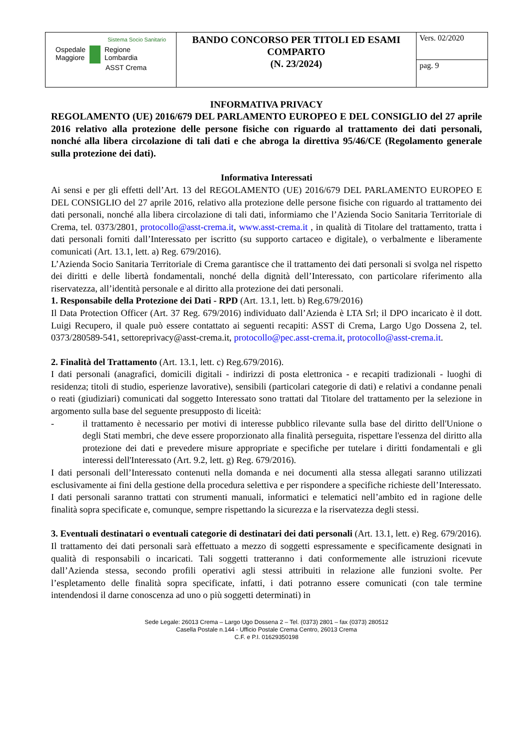| Sistema Socio Sanitario Ospedale Maggiore Regione Lombardia ASST Crema | BANDO CONCORSO PER TITOLI ED ESAMI COMPARTO (N. 23/2024) | Vers. 02/2020 |
| | | pag. 9 |
INFORMATIVA PRIVACY
REGOLAMENTO (UE) 2016/679 DEL PARLAMENTO EUROPEO E DEL CONSIGLIO del 27 aprile 2016 relativo alla protezione delle persone fisiche con riguardo al trattamento dei dati personali, nonché alla libera circolazione di tali dati e che abroga la direttiva 95/46/CE (Regolamento generale sulla protezione dei dati).
Informativa Interessati
Ai sensi e per gli effetti dell’Art. 13 del REGOLAMENTO (UE) 2016/679 DEL PARLAMENTO EUROPEO E DEL CONSIGLIO del 27 aprile 2016, relativo alla protezione delle persone fisiche con riguardo al trattamento dei dati personali, nonché alla libera circolazione di tali dati, informiamo che l’Azienda Socio Sanitaria Territoriale di Crema, tel. 0373/2801, protocollo@asst-crema.it, www.asst-crema.it , in qualità di Titolare del trattamento, tratta i dati personali forniti dall’Interessato per iscritto (su supporto cartaceo e digitale), o verbalmente e liberamente comunicati (Art. 13.1, lett. a) Reg. 679/2016).
L’Azienda Socio Sanitaria Territoriale di Crema garantisce che il trattamento dei dati personali si svolga nel rispetto dei diritti e delle libertà fondamentali, nonché della dignità dell’Interessato, con particolare riferimento alla riservatezza, all’identità personale e al diritto alla protezione dei dati personali.
1. Responsabile della Protezione dei Dati - RPD (Art. 13.1, lett. b) Reg.679/2016)
Il Data Protection Officer (Art. 37 Reg. 679/2016) individuato dall’Azienda è LTA Srl; il DPO incaricato è il dott. Luigi Recupero, il quale può essere contattato ai seguenti recapiti: ASST di Crema, Largo Ugo Dossena 2, tel. 0373/280589-541, settoreprivacy@asst-crema.it, protocollo@pec.asst-crema.it, protocollo@asst-crema.it.
2. Finalità del Trattamento (Art. 13.1, lett. c) Reg.679/2016).
I dati personali (anagrafici, domicili digitali - indirizzi di posta elettronica - e recapiti tradizionali - luoghi di residenza; titoli di studio, esperienze lavorative), sensibili (particolari categorie di dati) e relativi a condanne penali o reati (giudiziari) comunicati dal soggetto Interessato sono trattati dal Titolare del trattamento per la selezione in argomento sulla base del seguente presupposto di liceità:
- il trattamento è necessario per motivi di interesse pubblico rilevante sulla base del diritto dell'Unione o degli Stati membri, che deve essere proporzionato alla finalità perseguita, rispettare l'essenza del diritto alla protezione dei dati e prevedere misure appropriate e specifiche per tutelare i diritti fondamentali e gli interessi dell'Interessato (Art. 9.2, lett. g) Reg. 679/2016).
I dati personali dell’Interessato contenuti nella domanda e nei documenti alla stessa allegati saranno utilizzati esclusivamente ai fini della gestione della procedura selettiva e per rispondere a specifiche richieste dell’Interessato.
I dati personali saranno trattati con strumenti manuali, informatici e telematici nell’ambito ed in ragione delle finalità sopra specificate e, comunque, sempre rispettando la sicurezza e la riservatezza degli stessi.
3. Eventuali destinatari o eventuali categorie di destinatari dei dati personali (Art. 13.1, lett. e) Reg. 679/2016).
Il trattamento dei dati personali sarà effettuato a mezzo di soggetti espressamente e specificamente designati in qualità di responsabili o incaricati. Tali soggetti tratteranno i dati conformemente alle istruzioni ricevute dall’Azienda stessa, secondo profili operativi agli stessi attribuiti in relazione alle funzioni svolte. Per l’espletamento delle finalità sopra specificate, infatti, i dati potranno essere comunicati (con tale termine intendendosi il darne conoscenza ad uno o più soggetti determinati) in
Sede Legale: 26013 Crema – Largo Ugo Dossena 2 – Tel. (0373) 2801 – fax (0373) 280512
Casella Postale n.144 - Ufficio Postale Crema Centro, 26013 Crema
C.F. e P.I. 01629350198